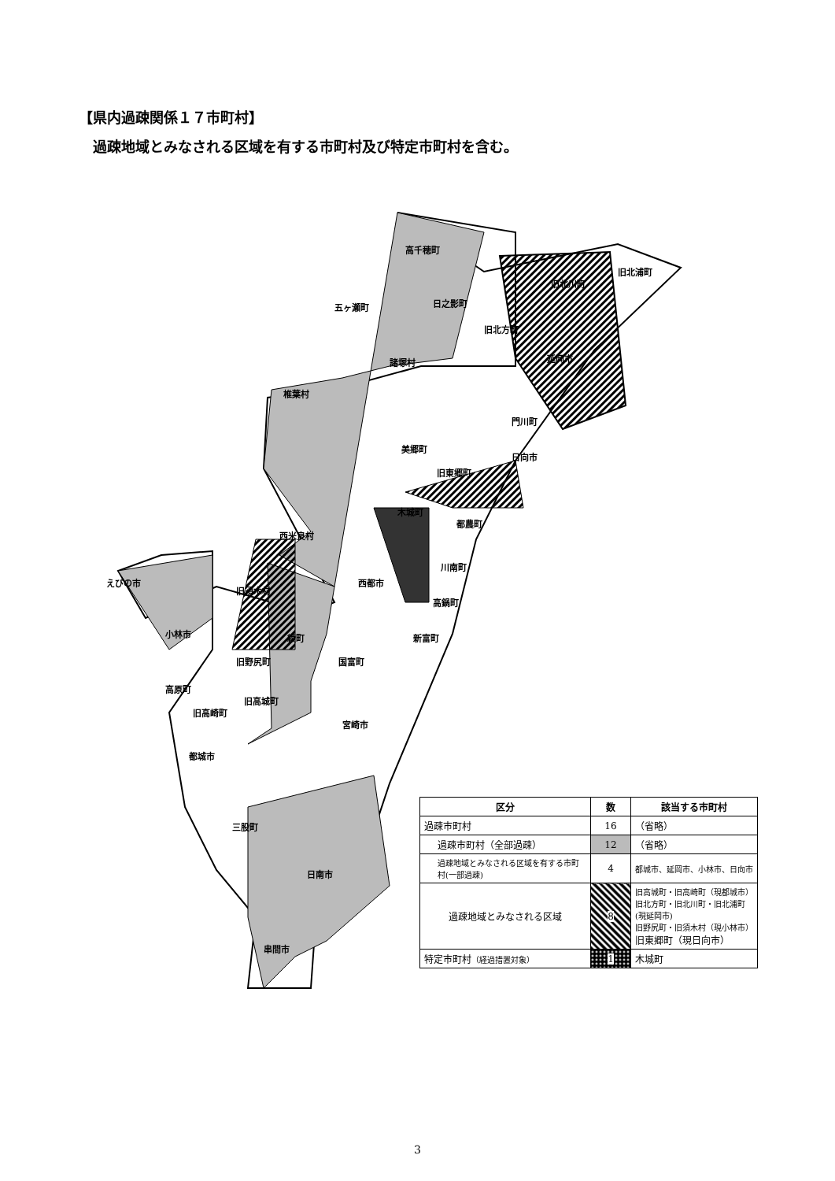【県内過疎関係１７市町村】
過疎地域とみなされる区域を有する市町村及び特定市町村を含む。
高千穂町
五ヶ瀬町
日之影町
旧北方町
旧北川町
旧北浦町
延岡市
諸塚村
椎葉村
門川町
美郷町
日向市
旧東郷町
木城町
都農町
西米良村
川南町
西都市
えびの市
旧須木村
高鍋町
小林市
綾町
新富町
旧野尻町
国富町
高原町
旧高城町
旧高崎町
宮崎市
都城市
三股町
日南市
串間市
| 区分 | 数 | 該当する市町村 |
| --- | --- | --- |
| 過疎市町村 | 16 | （省略） |
| 過疎市町村（全部過疎） | 12 | （省略） |
| 過疎地域とみなされる区域を有する市町村(一部過疎) | 4 | 都城市、延岡市、小林市、日向市 |
| 過疎地域とみなされる区域 | 8 | 旧高城町・旧高崎町（現都城市） 旧北方町・旧北川町・旧北浦町(現延岡市) 旧野尻町・旧須木村（現小林市） 旧東郷町（現日向市） |
| 特定市町村 （経過措置対象） | 1 | 木城町 |
3